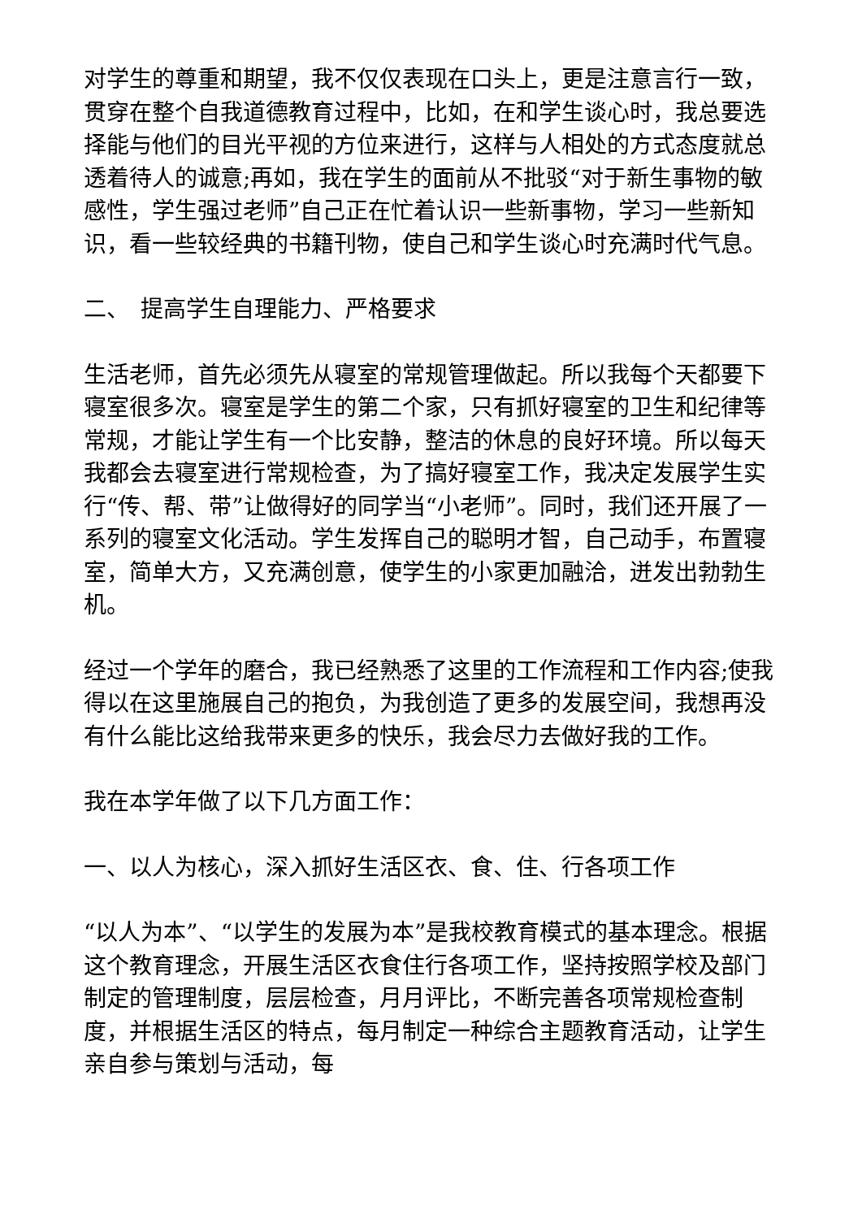对学生的尊重和期望，我不仅仅表现在口头上，更是注意言行一致，贯穿在整个自我道德教育过程中，比如，在和学生谈心时，我总要选择能与他们的目光平视的方位来进行，这样与人相处的方式态度就总透着待人的诚意;再如，我在学生的面前从不批驳“对于新生事物的敏感性，学生强过老师”自己正在忙着认识一些新事物，学习一些新知识，看一些较经典的书籍刊物，使自己和学生谈心时充满时代气息。
二、　提高学生自理能力、严格要求
生活老师，首先必须先从寝室的常规管理做起。所以我每个天都要下寝室很多次。寝室是学生的第二个家，只有抓好寝室的卫生和纪律等常规，才能让学生有一个比安静，整洁的休息的良好环境。所以每天我都会去寝室进行常规检查，为了搞好寝室工作，我决定发展学生实行“传、帮、带”让做得好的同学当“小老师”。同时，我们还开展了一系列的寝室文化活动。学生发挥自己的聪明才智，自己动手，布置寝室，简单大方，又充满创意，使学生的小家更加融洽，迸发出勃勃生机。
经过一个学年的磨合，我已经熟悉了这里的工作流程和工作内容;使我得以在这里施展自己的抱负，为我创造了更多的发展空间，我想再没有什么能比这给我带来更多的快乐，我会尽力去做好我的工作。
我在本学年做了以下几方面工作：
一、以人为核心，深入抓好生活区衣、食、住、行各项工作
“以人为本”、“以学生的发展为本”是我校教育模式的基本理念。根据这个教育理念，开展生活区衣食住行各项工作，坚持按照学校及部门制定的管理制度，层层检查，月月评比，不断完善各项常规检查制度，并根据生活区的特点，每月制定一种综合主题教育活动，让学生亲自参与策划与活动，每